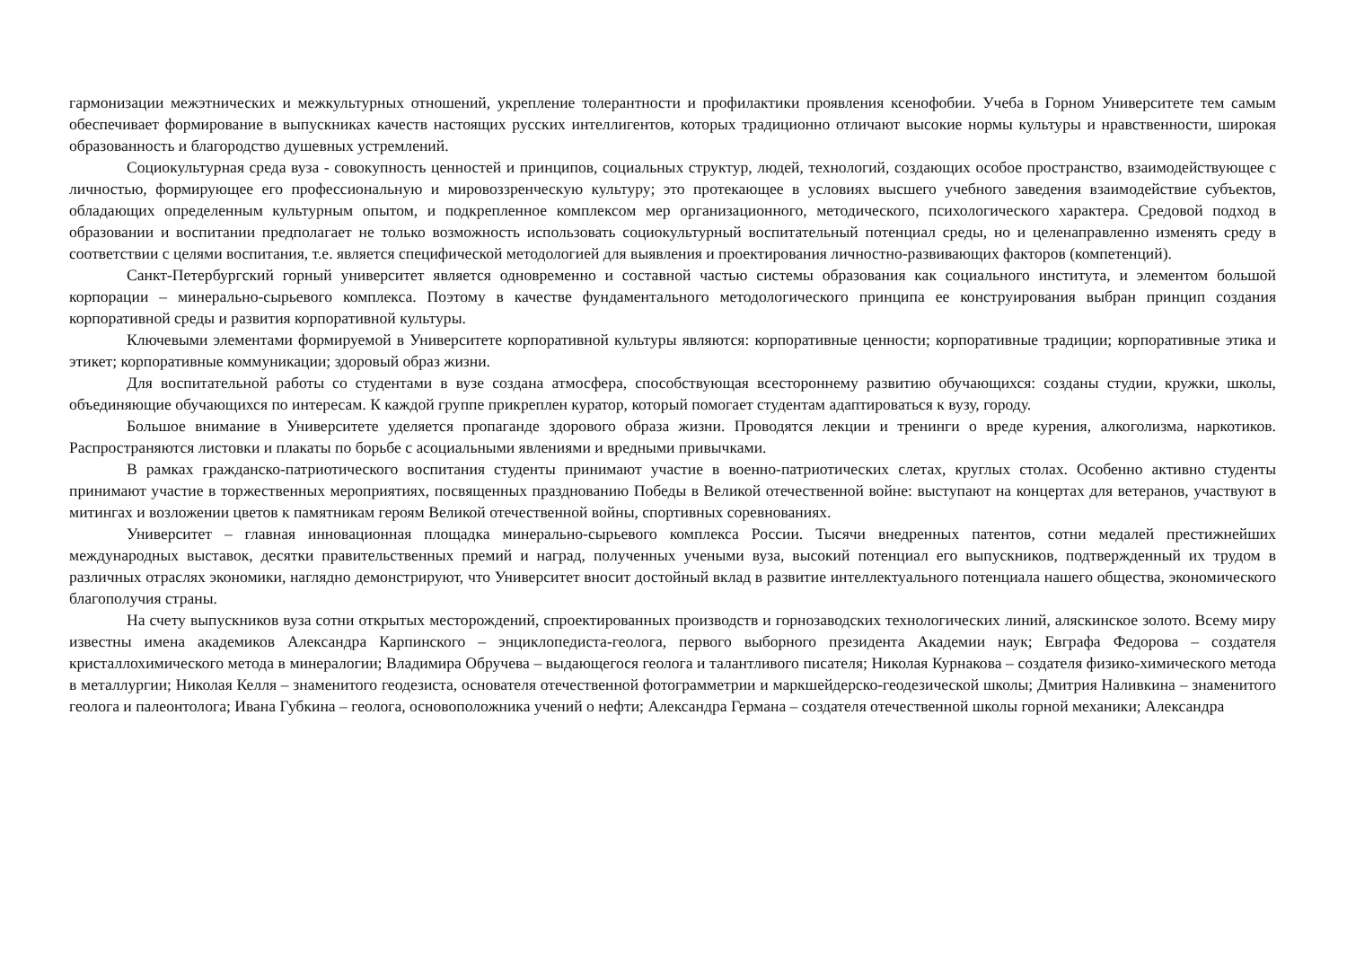гармонизации межэтнических и межкультурных отношений, укрепление толерантности и профилактики проявления ксенофобии. Учеба в Горном Университете тем самым обеспечивает формирование в выпускниках качеств настоящих русских интеллигентов, которых традиционно отличают высокие нормы культуры и нравственности, широкая образованность и благородство душевных устремлений.
Социокультурная среда вуза - совокупность ценностей и принципов, социальных структур, людей, технологий, создающих особое пространство, взаимодействующее с личностью, формирующее его профессиональную и мировоззренческую культуру; это протекающее в условиях высшего учебного заведения взаимодействие субъектов, обладающих определенным культурным опытом, и подкрепленное комплексом мер организационного, методического, психологического характера. Средовой подход в образовании и воспитании предполагает не только возможность использовать социокультурный воспитательный потенциал среды, но и целенаправленно изменять среду в соответствии с целями воспитания, т.е. является специфической методологией для выявления и проектирования личностно-развивающих факторов (компетенций).
Санкт-Петербургский горный университет является одновременно и составной частью системы образования как социального института, и элементом большой корпорации – минерально-сырьевого комплекса. Поэтому в качестве фундаментального методологического принципа ее конструирования выбран принцип создания корпоративной среды и развития корпоративной культуры.
Ключевыми элементами формируемой в Университете корпоративной культуры являются: корпоративные ценности; корпоративные традиции; корпоративные этика и этикет; корпоративные коммуникации; здоровый образ жизни.
Для воспитательной работы со студентами в вузе создана атмосфера, способствующая всестороннему развитию обучающихся: созданы студии, кружки, школы, объединяющие обучающихся по интересам. К каждой группе прикреплен куратор, который помогает студентам адаптироваться к вузу, городу.
Большое внимание в Университете уделяется пропаганде здорового образа жизни. Проводятся лекции и тренинги о вреде курения, алкоголизма, наркотиков. Распространяются листовки и плакаты по борьбе с асоциальными явлениями и вредными привычками.
В рамках гражданско-патриотического воспитания студенты принимают участие в военно-патриотических слетах, круглых столах. Особенно активно студенты принимают участие в торжественных мероприятиях, посвященных празднованию Победы в Великой отечественной войне: выступают на концертах для ветеранов, участвуют в митингах и возложении цветов к памятникам героям Великой отечественной войны, спортивных соревнованиях.
Университет – главная инновационная площадка минерально-сырьевого комплекса России. Тысячи внедренных патентов, сотни медалей престижнейших международных выставок, десятки правительственных премий и наград, полученных учеными вуза, высокий потенциал его выпускников, подтвержденный их трудом в различных отраслях экономики, наглядно демонстрируют, что Университет вносит достойный вклад в развитие интеллектуального потенциала нашего общества, экономического благополучия страны.
На счету выпускников вуза сотни открытых месторождений, спроектированных производств и горнозаводских технологических линий, аляскинское золото. Всему миру известны имена академиков Александра Карпинского – энциклопедиста-геолога, первого выборного президента Академии наук; Евграфа Федорова – создателя кристаллохимического метода в минералогии; Владимира Обручева – выдающегося геолога и талантливого писателя; Николая Курнакова – создателя физико-химического метода в металлургии; Николая Келля – знаменитого геодезиста, основателя отечественной фотограмметрии и маркшейдерско-геодезической школы; Дмитрия Наливкина – знаменитого геолога и палеонтолога; Ивана Губкина – геолога, основоположника учений о нефти; Александра Германа – создателя отечественной школы горной механики; Александра